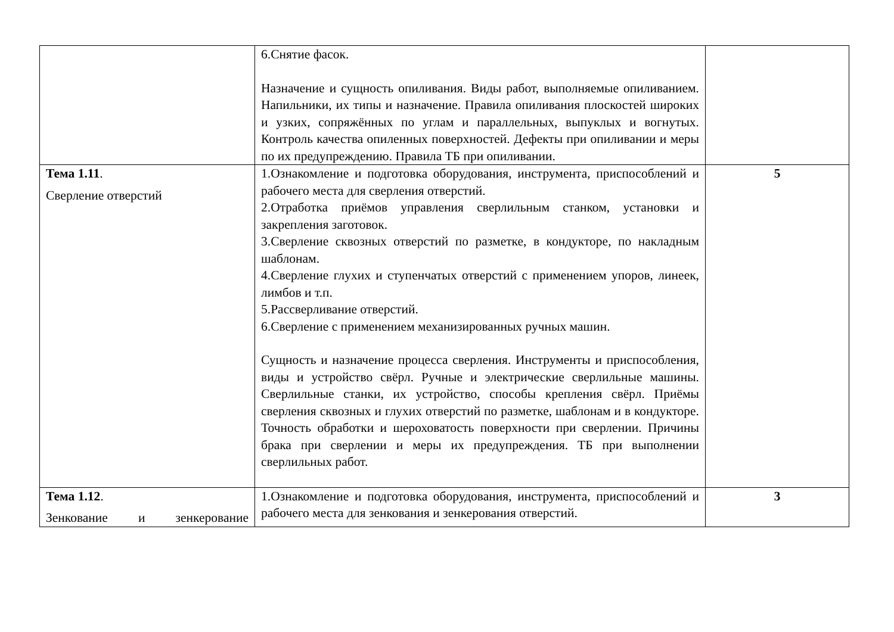| | 6.Снятие фасок. Назначение и сущность опиливания. Виды работ, выполняемые опиливанием. Напильники, их типы и назначение. Правила опиливания плоскостей широких и узких, сопряжённых по углам и параллельных, выпуклых и вогнутых. Контроль качества опиленных поверхностей. Дефекты при опиливании и меры по их предупреждению. Правила ТБ при опиливании. | |
| Тема 1.11 . Сверление отверстий | 1.Ознакомление и подготовка оборудования, инструмента, приспособлений и рабочего места для сверления отверстий. 2.Отработка приёмов управления сверлильным станком, установки и закрепления заготовок. 3.Сверление сквозных отверстий по разметке, в кондукторе, по накладным шаблонам. 4.Сверление глухих и ступенчатых отверстий с применением упоров, линеек, лимбов и т.п. 5.Рассверливание отверстий. 6.Сверление с применением механизированных ручных машин. Сущность и назначение процесса сверления. Инструменты и приспособления, виды и устройство свёрл. Ручные и электрические сверлильные машины. Сверлильные станки, их устройство, способы крепления свёрл. Приёмы сверления сквозных и глухих отверстий по разметке, шаблонам и в кондукторе. Точность обработки и шероховатость поверхности при сверлении. Причины брака при сверлении и меры их предупреждения. ТБ при выполнении сверлильных работ. | 5 |
| Тема 1.12 . Зенкование и зенкерование | 1.Ознакомление и подготовка оборудования, инструмента, приспособлений и рабочего места для зенкования и зенкерования отверстий. | 3 |